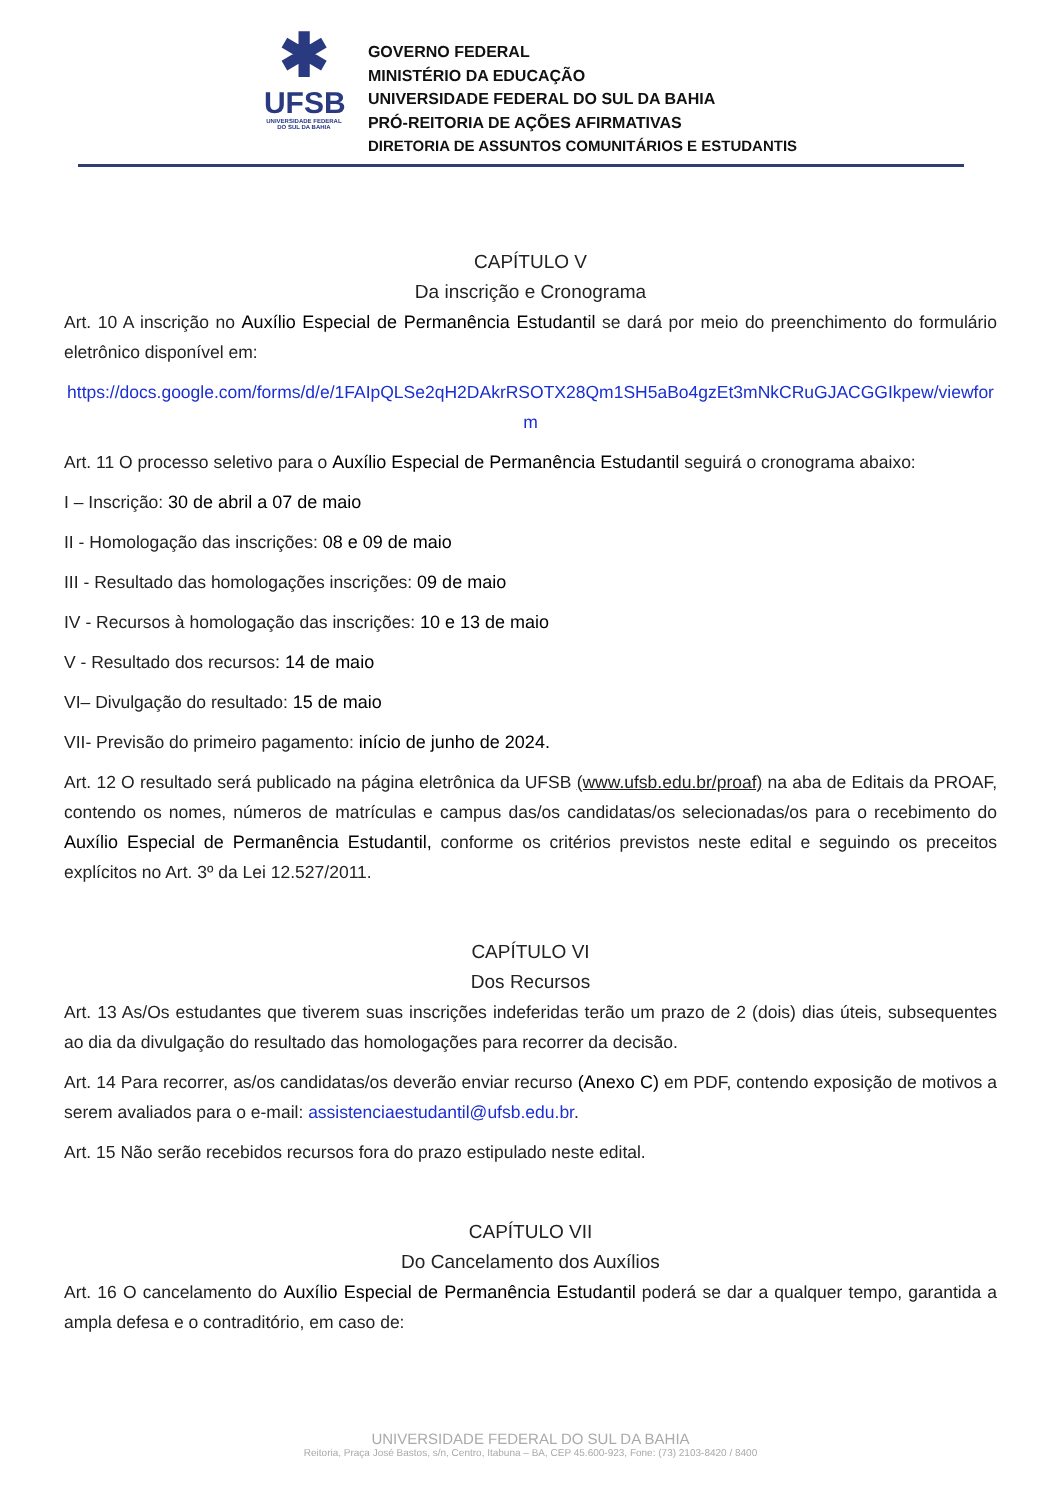✱
UFSB
UNIVERSIDADE FEDERAL DO SUL DA BAHIA
GOVERNO FEDERAL
MINISTÉRIO DA EDUCAÇÃO
UNIVERSIDADE FEDERAL DO SUL DA BAHIA
PRÓ-REITORIA DE AÇÕES AFIRMATIVAS
DIRETORIA DE ASSUNTOS COMUNITÁRIOS E ESTUDANTIS
CAPÍTULO V
Da inscrição e Cronograma
Art. 10 A inscrição no Auxílio Especial de Permanência Estudantil se dará por meio do preenchimento do formulário eletrônico disponível em:
https://docs.google.com/forms/d/e/1FAIpQLSe2qH2DAkrRSOTX28Qm1SH5aBo4gzEt3mNkCRuGJACGGIkpew/viewform
Art. 11 O processo seletivo para o Auxílio Especial de Permanência Estudantil seguirá o cronograma abaixo:
I – Inscrição: 30 de abril a 07 de maio
II - Homologação das inscrições: 08 e 09 de maio
III - Resultado das homologações inscrições: 09 de maio
IV - Recursos à homologação das inscrições: 10 e 13 de maio
V - Resultado dos recursos: 14 de maio
VI– Divulgação do resultado: 15 de maio
VII- Previsão do primeiro pagamento: início de junho de 2024.
Art. 12 O resultado será publicado na página eletrônica da UFSB (www.ufsb.edu.br/proaf) na aba de Editais da PROAF, contendo os nomes, números de matrículas e campus das/os candidatas/os selecionadas/os para o recebimento do Auxílio Especial de Permanência Estudantil, conforme os critérios previstos neste edital e seguindo os preceitos explícitos no Art. 3º da Lei 12.527/2011.
CAPÍTULO VI
Dos Recursos
Art. 13 As/Os estudantes que tiverem suas inscrições indeferidas terão um prazo de 2 (dois) dias úteis, subsequentes ao dia da divulgação do resultado das homologações para recorrer da decisão.
Art. 14 Para recorrer, as/os candidatas/os deverão enviar recurso (Anexo C) em PDF, contendo exposição de motivos a serem avaliados para o e-mail: assistenciaestudantil@ufsb.edu.br.
Art. 15 Não serão recebidos recursos fora do prazo estipulado neste edital.
CAPÍTULO VII
Do Cancelamento dos Auxílios
Art. 16 O cancelamento do Auxílio Especial de Permanência Estudantil poderá se dar a qualquer tempo, garantida a ampla defesa e o contraditório, em caso de:
UNIVERSIDADE FEDERAL DO SUL DA BAHIA
Reitoria, Praça José Bastos, s/n, Centro, Itabuna – BA, CEP 45.600-923, Fone: (73) 2103-8420 / 8400